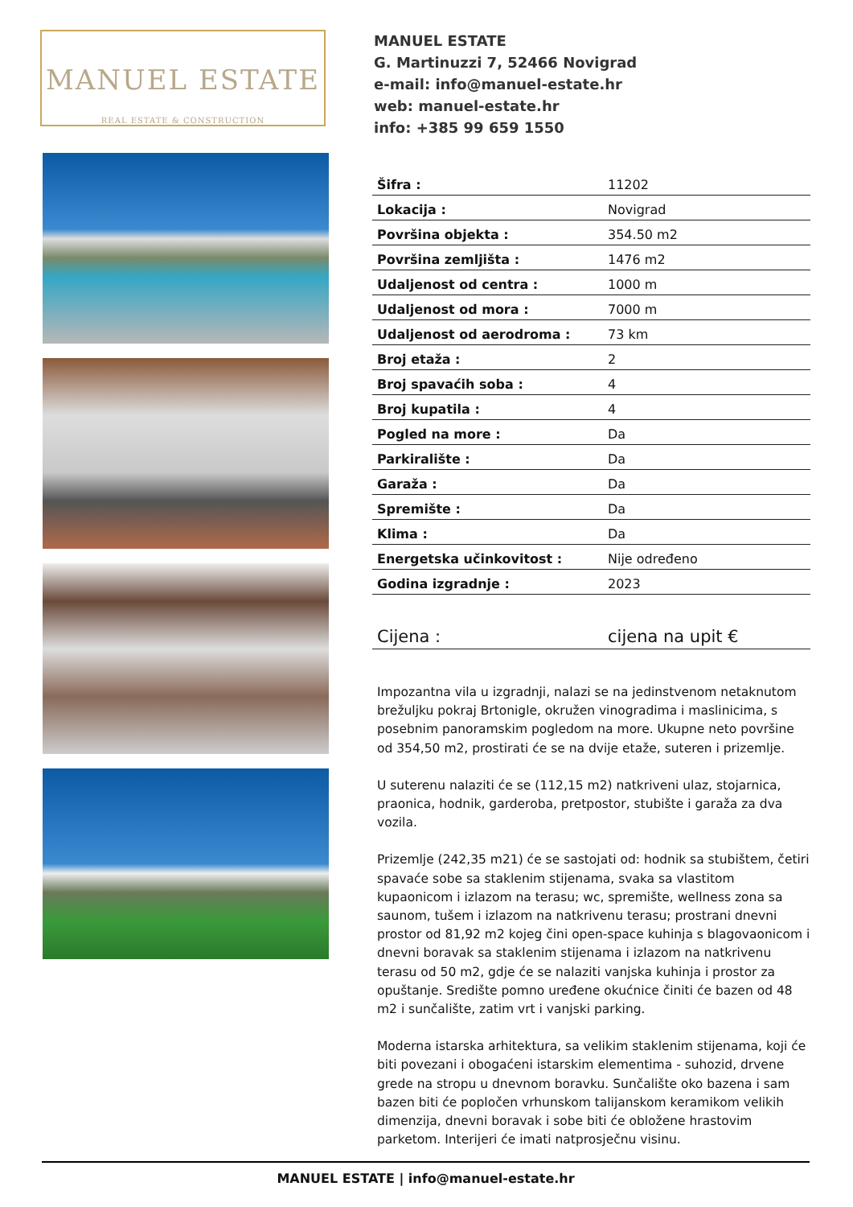MANUEL ESTATE
REAL ESTATE & CONSTRUCTION
MANUEL ESTATE
G. Martinuzzi 7, 52466 Novigrad
e-mail: info@manuel-estate.hr
web: manuel-estate.hr
info: +385 99 659 1550
| Šifra : | 11202 |
| Lokacija : | Novigrad |
| Površina objekta : | 354.50 m2 |
| Površina zemljišta : | 1476 m2 |
| Udaljenost od centra : | 1000 m |
| Udaljenost od mora : | 7000 m |
| Udaljenost od aerodroma : | 73 km |
| Broj etaža : | 2 |
| Broj spavaćih soba : | 4 |
| Broj kupatila : | 4 |
| Pogled na more : | Da |
| Parkiralište : | Da |
| Garaža : | Da |
| Spremište : | Da |
| Klima : | Da |
| Energetska učinkovitost : | Nije određeno |
| Godina izgradnje : | 2023 |
| Cijena : | cijena na upit € |
Impozantna vila u izgradnji, nalazi se na jedinstvenom netaknutom brežuljku pokraj Brtonigle, okružen vinogradima i maslinicima, s posebnim panoramskim pogledom na more. Ukupne neto površine od 354,50 m2, prostirati će se na dvije etaže, suteren i prizemlje.
U suterenu nalaziti će se (112,15 m2) natkriveni ulaz, stojarnica, praonica, hodnik, garderoba, pretpostor, stubište i garaža za dva vozila.
Prizemlje (242,35 m21) će se sastojati od: hodnik sa stubištem, četiri spavaće sobe sa staklenim stijenama, svaka sa vlastitom kupaonicom i izlazom na terasu; wc, spremište, wellness zona sa saunom, tušem i izlazom na natkrivenu terasu; prostrani dnevni prostor od 81,92 m2 kojeg čini open-space kuhinja s blagovaonicom i dnevni boravak sa staklenim stijenama i izlazom na natkrivenu terasu od 50 m2, gdje će se nalaziti vanjska kuhinja i prostor za opuštanje. Središte pomno uređene okućnice činiti će bazen od 48 m2 i sunčalište, zatim vrt i vanjski parking.
Moderna istarska arhitektura, sa velikim staklenim stijenama, koji će biti povezani i obogaćeni istarskim elementima - suhozid, drvene grede na stropu u dnevnom boravku. Sunčalište oko bazena i sam bazen biti će popločen vrhunskom talijanskom keramikom velikih dimenzija, dnevni boravak i sobe biti će obložene hrastovim parketom. Interijeri će imati natprosječnu visinu.
MANUEL ESTATE | info@manuel-estate.hr